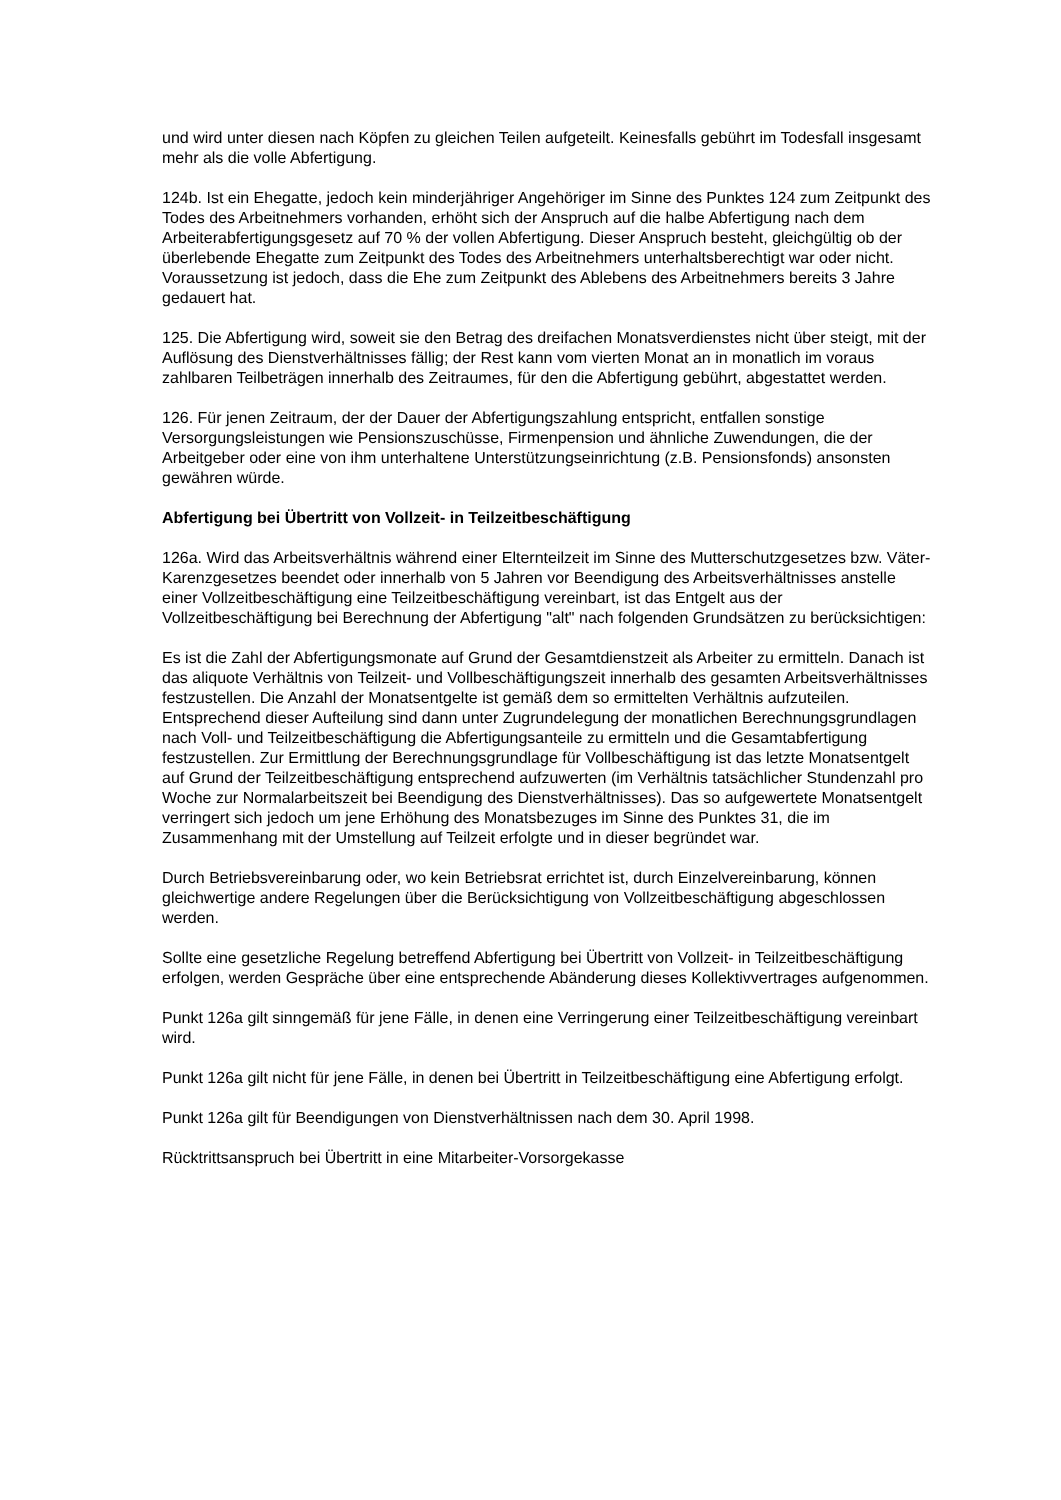und wird unter diesen nach Köpfen zu gleichen Teilen aufgeteilt. Keinesfalls gebührt im Todesfall insgesamt mehr als die volle Abfertigung.
124b. Ist ein Ehegatte, jedoch kein minderjähriger Angehöriger im Sinne des Punktes 124 zum Zeitpunkt des Todes des Arbeitnehmers vorhanden, erhöht sich der Anspruch auf die halbe Abfertigung nach dem Arbeiterabfertigungsgesetz auf 70 % der vollen Abfertigung. Dieser Anspruch besteht, gleichgültig ob der überlebende Ehegatte zum Zeitpunkt des Todes des Arbeitnehmers unterhaltsberechtigt war oder nicht. Voraussetzung ist jedoch, dass die Ehe zum Zeitpunkt des Ablebens des Arbeitnehmers bereits 3 Jahre gedauert hat.
125. Die Abfertigung wird, soweit sie den Betrag des dreifachen Monatsverdienstes nicht über steigt, mit der Auflösung des Dienstverhältnisses fällig; der Rest kann vom vierten Monat an in monatlich im voraus zahlbaren Teilbeträgen innerhalb des Zeitraumes, für den die Abfertigung gebührt, abgestattet werden.
126. Für jenen Zeitraum, der der Dauer der Abfertigungszahlung entspricht, entfallen sonstige Versorgungsleistungen wie Pensionszuschüsse, Firmenpension und ähnliche Zuwendungen, die der Arbeitgeber oder eine von ihm unterhaltene Unterstützungseinrichtung (z.B. Pensionsfonds) ansonsten gewähren würde.
Abfertigung bei Übertritt von Vollzeit- in Teilzeitbeschäftigung
126a. Wird das Arbeitsverhältnis während einer Elternteilzeit im Sinne des Mutterschutzgesetzes bzw. Väter-Karenzgesetzes beendet oder innerhalb von 5 Jahren vor Beendigung des Arbeitsverhältnisses anstelle einer Vollzeitbeschäftigung eine Teilzeitbeschäftigung vereinbart, ist das Entgelt aus der Vollzeitbeschäftigung bei Berechnung der Abfertigung "alt" nach folgenden Grundsätzen zu berücksichtigen:
Es ist die Zahl der Abfertigungsmonate auf Grund der Gesamtdienstzeit als Arbeiter zu ermitteln. Danach ist das aliquote Verhältnis von Teilzeit- und Vollbeschäftigungszeit innerhalb des gesamten Arbeitsverhältnisses festzustellen. Die Anzahl der Monatsentgelte ist gemäß dem so ermittelten Verhältnis aufzuteilen. Entsprechend dieser Aufteilung sind dann unter Zugrundelegung der monatlichen Berechnungsgrundlagen nach Voll- und Teilzeitbeschäftigung die Abfertigungsanteile zu ermitteln und die Gesamtabfertigung festzustellen. Zur Ermittlung der Berechnungsgrundlage für Vollbeschäftigung ist das letzte Monatsentgelt auf Grund der Teilzeitbeschäftigung entsprechend aufzuwerten (im Verhältnis tatsächlicher Stundenzahl pro Woche zur Normalarbeitszeit bei Beendigung des Dienstverhältnisses). Das so aufgewertete Monatsentgelt verringert sich jedoch um jene Erhöhung des Monatsbezuges im Sinne des Punktes 31, die im Zusammenhang mit der Umstellung auf Teilzeit erfolgte und in dieser begründet war.
Durch Betriebsvereinbarung oder, wo kein Betriebsrat errichtet ist, durch Einzelvereinbarung, können gleichwertige andere Regelungen über die Berücksichtigung von Vollzeitbeschäftigung abgeschlossen werden.
Sollte eine gesetzliche Regelung betreffend Abfertigung bei Übertritt von Vollzeit- in Teilzeitbeschäftigung erfolgen, werden Gespräche über eine entsprechende Abänderung dieses Kollektivvertrages aufgenommen.
Punkt 126a gilt sinngemäß für jene Fälle, in denen eine Verringerung einer Teilzeitbeschäftigung vereinbart wird.
Punkt 126a gilt nicht für jene Fälle, in denen bei Übertritt in Teilzeitbeschäftigung eine Abfertigung erfolgt.
Punkt 126a gilt für Beendigungen von Dienstverhältnissen nach dem 30. April 1998.
Rücktrittsanspruch bei Übertritt in eine Mitarbeiter-Vorsorgekasse